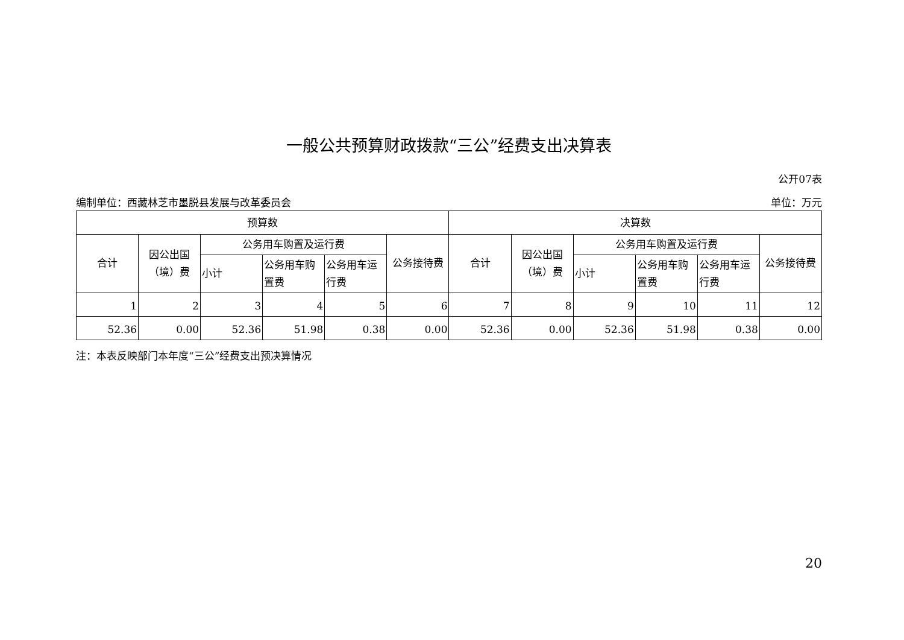一般公共预算财政拨款“三公”经费支出决算表
公开07表
编制单位：西藏林芝市墨脱县发展与改革委员会 单位：万元
| 预算数 | | | | | | 决算数 | | | | | |
| --- | --- | --- | --- | --- | --- | --- | --- | --- | --- | --- | --- |
| 合计 | 因公出国（境）费 | 公务用车购置及运行费 | | | 公务接待费 | 合计 | 因公出国（境）费 | 公务用车购置及运行费 | | | 公务接待费 |
| | | 小计 | 公务用车购置费 | 公务用车运行费 | | | | 小计 | 公务用车购置费 | 公务用车运行费 | |
| 1 | 2 | 3 | 4 | 5 | 6 | 7 | 8 | 9 | 10 | 11 | 12 |
| 52.36 | 0.00 | 52.36 | 51.98 | 0.38 | 0.00 | 52.36 | 0.00 | 52.36 | 51.98 | 0.38 | 0.00 |
注：本表反映部门本年度“三公”经费支出预决算情况
20